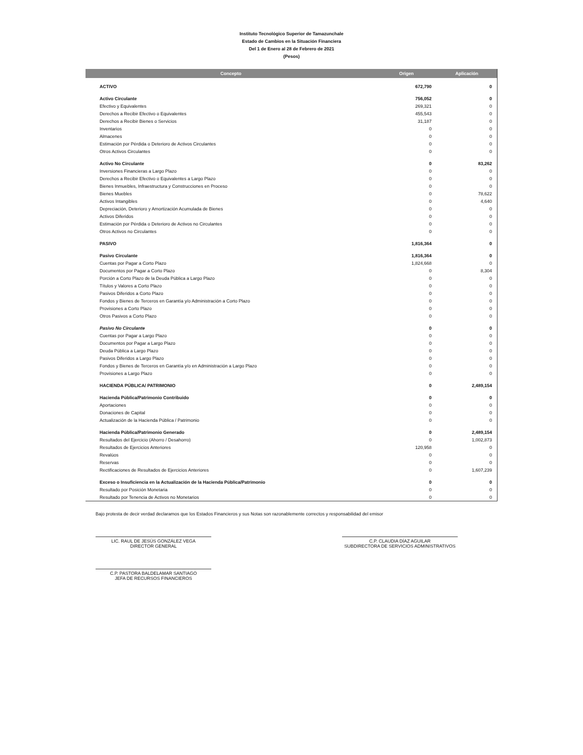Instituto Tecnológico Superior de Tamazunchale
Estado de Cambios en la Situación Financiera
Del 1 de Enero al 28 de Febrero de 2021
(Pesos)
| Concepto | Origen | Aplicación |
| --- | --- | --- |
| ACTIVO | 672,790 | 0 |
| Activo Circulante | 756,052 | 0 |
| Efectivo y Equivalentes | 269,321 | 0 |
| Derechos a Recibir Efectivo o Equivalentes | 455,543 | 0 |
| Derechos a Recibir Bienes o Servicios | 31,187 | 0 |
| Inventarios | 0 | 0 |
| Almacenes | 0 | 0 |
| Estimación por Pérdida o Deterioro de Activos Circulantes | 0 | 0 |
| Otros Activos Circulantes | 0 | 0 |
| Activo No Circulante | 0 | 83,262 |
| Inversiones Financieras a Largo Plazo | 0 | 0 |
| Derechos a Recibir Efectivo o Equivalentes a Largo Plazo | 0 | 0 |
| Bienes Inmuebles, Infraestructura y Construcciones en Proceso | 0 | 0 |
| Bienes Muebles | 0 | 78,622 |
| Activos Intangibles | 0 | 4,640 |
| Depreciación, Deterioro y Amortización Acumulada de Bienes | 0 | 0 |
| Activos Diferidos | 0 | 0 |
| Estimación por Pérdida o Deterioro de Activos no Circulantes | 0 | 0 |
| Otros Activos no Circulantes | 0 | 0 |
| PASIVO | 1,816,364 | 0 |
| Pasivo Circulante | 1,816,364 | 0 |
| Cuentas por Pagar a Corto Plazo | 1,824,668 | 0 |
| Documentos por Pagar a Corto Plazo | 0 | 8,304 |
| Porción a Corto Plazo de la Deuda Pública a Largo Plazo | 0 | 0 |
| Títulos y Valores a Corto Plazo | 0 | 0 |
| Pasivos Diferidos a Corto Plazo | 0 | 0 |
| Fondos y Bienes de Terceros en Garantía y/o Administración a Corto Plazo | 0 | 0 |
| Provisiones a Corto Plazo | 0 | 0 |
| Otros Pasivos a Corto Plazo | 0 | 0 |
| Pasivo No Circulante | 0 | 0 |
| Cuentas por Pagar a Largo Plazo | 0 | 0 |
| Documentos por Pagar a Largo Plazo | 0 | 0 |
| Deuda Pública a Largo Plazo | 0 | 0 |
| Pasivos Diferidos a Largo Plazo | 0 | 0 |
| Fondos y Bienes de Terceros en Garantía y/o en Administración a Largo Plazo | 0 | 0 |
| Provisiones a Largo Plazo | 0 | 0 |
| HACIENDA PÚBLICA/ PATRIMONIO | 0 | 2,489,154 |
| Hacienda Pública/Patrimonio Contribuido | 0 | 0 |
| Aportaciones | 0 | 0 |
| Donaciones de Capital | 0 | 0 |
| Actualización de la Hacienda Pública / Patrimonio | 0 | 0 |
| Hacienda Pública/Patrimonio Generado | 0 | 2,489,154 |
| Resultados del Ejercicio (Ahorro / Desahorro) | 0 | 1,002,873 |
| Resultados de Ejercicios Anteriores | 120,958 | 0 |
| Revalúos | 0 | 0 |
| Reservas | 0 | 0 |
| Rectificaciones de Resultados de Ejercicios Anteriores | 0 | 1,607,239 |
| Exceso o Insuficiencia en la Actualización de la Hacienda Pública/Patrimonio | 0 | 0 |
| Resultado por Posición Monetaria | 0 | 0 |
| Resultado por Tenencia de Activos no Monetarios | 0 | 0 |
Bajo protesta de decir verdad declaramos que los Estados Financieros y sus Notas son razonablemente correctos y responsabilidad del emisor
LIC. RAUL DE JESÚS GONZÁLEZ VEGA
DIRECTOR GENERAL
C.P. CLAUDIA DÍAZ AGUILAR
SUBDIRECTORA DE SERVICIOS ADMINISTRATIVOS
C.P. PASTORA BALDELAMAR SANTIAGO
JEFA DE RECURSOS FINANCIEROS